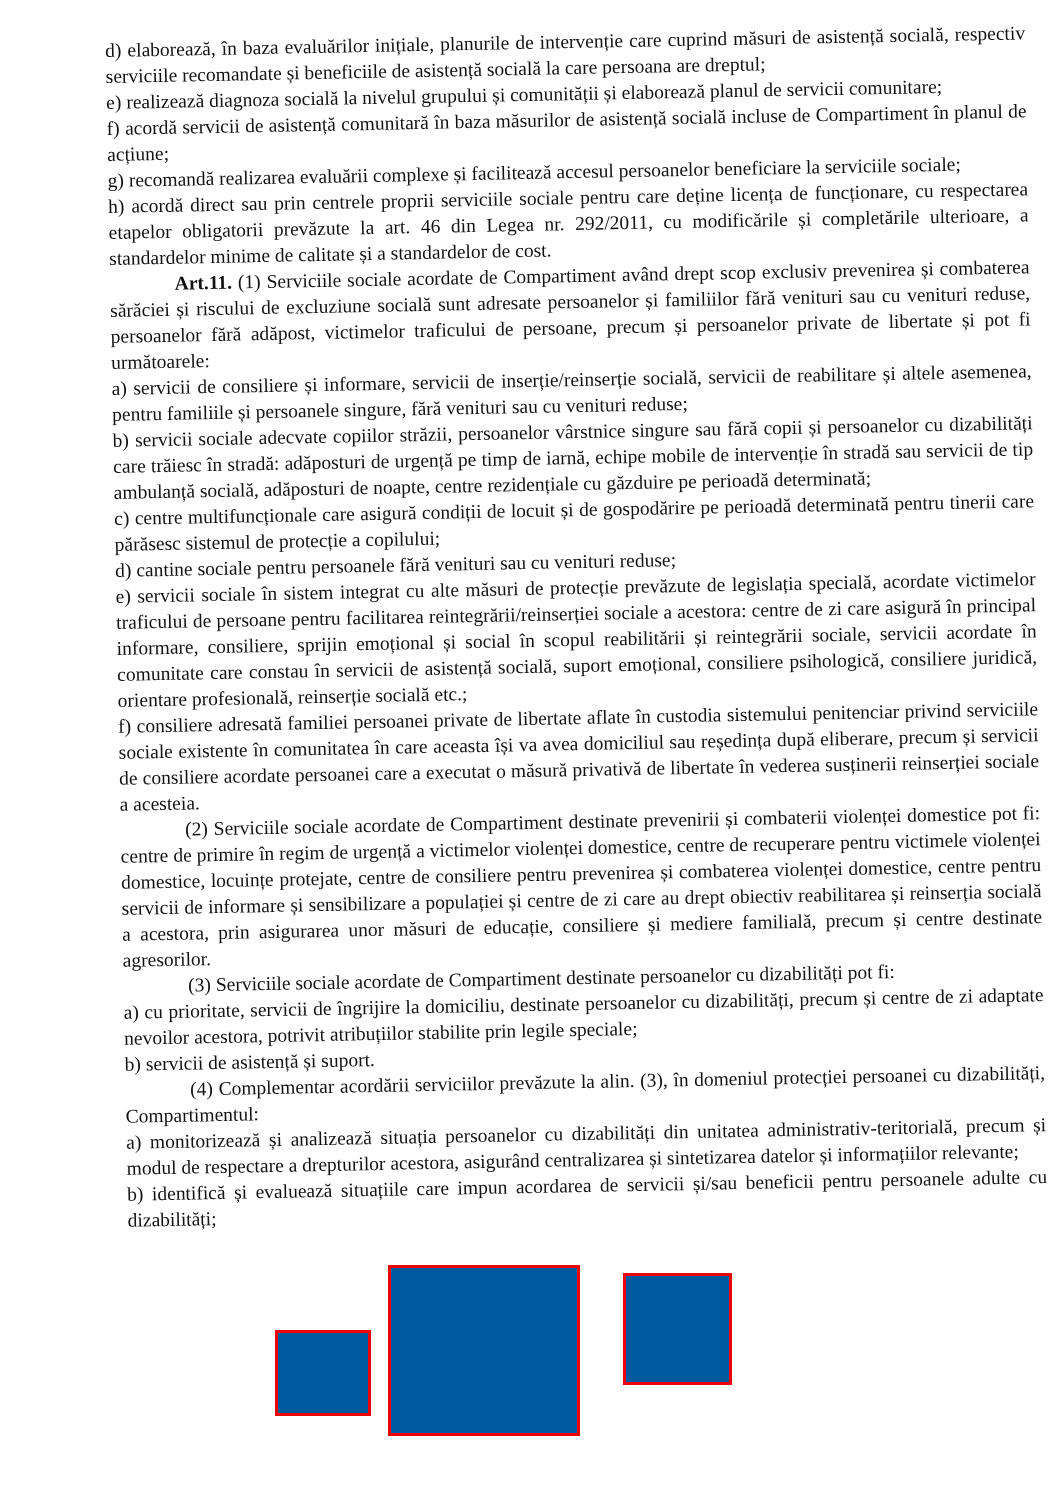d) elaborează, în baza evaluărilor inițiale, planurile de intervenție care cuprind măsuri de asistență socială, respectiv serviciile recomandate și beneficiile de asistență socială la care persoana are dreptul;
e) realizează diagnoza socială la nivelul grupului și comunității și elaborează planul de servicii comunitare;
f) acordă servicii de asistență comunitară în baza măsurilor de asistență socială incluse de Compartiment în planul de acțiune;
g) recomandă realizarea evaluării complexe și facilitează accesul persoanelor beneficiare la serviciile sociale;
h) acordă direct sau prin centrele proprii serviciile sociale pentru care deține licența de funcționare, cu respectarea etapelor obligatorii prevăzute la art. 46 din Legea nr. 292/2011, cu modificările și completările ulterioare, a standardelor minime de calitate și a standardelor de cost.
Art.11. (1) Serviciile sociale acordate de Compartiment având drept scop exclusiv prevenirea și combaterea sărăciei și riscului de excluziune socială sunt adresate persoanelor și familiilor fără venituri sau cu venituri reduse, persoanelor fără adăpost, victimelor traficului de persoane, precum și persoanelor private de libertate și pot fi următoarele:
a) servicii de consiliere și informare, servicii de inserție/reinserție socială, servicii de reabilitare și altele asemenea, pentru familiile și persoanele singure, fără venituri sau cu venituri reduse;
b) servicii sociale adecvate copiilor străzii, persoanelor vârstnice singure sau fără copii și persoanelor cu dizabilități care trăiesc în stradă: adăposturi de urgență pe timp de iarnă, echipe mobile de intervenție în stradă sau servicii de tip ambulanță socială, adăposturi de noapte, centre rezidențiale cu găzduire pe perioadă determinată;
c) centre multifuncționale care asigură condiții de locuit și de gospodărire pe perioadă determinată pentru tinerii care părăsesc sistemul de protecție a copilului;
d) cantine sociale pentru persoanele fără venituri sau cu venituri reduse;
e) servicii sociale în sistem integrat cu alte măsuri de protecție prevăzute de legislația specială, acordate victimelor traficului de persoane pentru facilitarea reintegrării/reinserției sociale a acestora: centre de zi care asigură în principal informare, consiliere, sprijin emoțional și social în scopul reabilitării și reintegrării sociale, servicii acordate în comunitate care constau în servicii de asistență socială, suport emoțional, consiliere psihologică, consiliere juridică, orientare profesională, reinserție socială etc.;
f) consiliere adresată familiei persoanei private de libertate aflate în custodia sistemului penitenciar privind serviciile sociale existente în comunitatea în care aceasta își va avea domiciliul sau reședința după eliberare, precum și servicii de consiliere acordate persoanei care a executat o măsură privativă de libertate în vederea susținerii reinserției sociale a acesteia.
(2) Serviciile sociale acordate de Compartiment destinate prevenirii și combaterii violenței domestice pot fi: centre de primire în regim de urgență a victimelor violenței domestice, centre de recuperare pentru victimele violenței domestice, locuințe protejate, centre de consiliere pentru prevenirea și combaterea violenței domestice, centre pentru servicii de informare și sensibilizare a populației și centre de zi care au drept obiectiv reabilitarea și reinserția socială a acestora, prin asigurarea unor măsuri de educație, consiliere și mediere familială, precum și centre destinate agresorilor.
(3) Serviciile sociale acordate de Compartiment destinate persoanelor cu dizabilități pot fi:
a) cu prioritate, servicii de îngrijire la domiciliu, destinate persoanelor cu dizabilități, precum și centre de zi adaptate nevoilor acestora, potrivit atribuțiilor stabilite prin legile speciale;
b) servicii de asistență și suport.
(4) Complementar acordării serviciilor prevăzute la alin. (3), în domeniul protecției persoanei cu dizabilități, Compartimentul:
a) monitorizează și analizează situația persoanelor cu dizabilități din unitatea administrativ-teritorială, precum și modul de respectare a drepturilor acestora, asigurând centralizarea și sintetizarea datelor și informațiilor relevante;
b) identifică și evaluează situațiile care impun acordarea de servicii și/sau beneficii pentru persoanele adulte cu dizabilități;